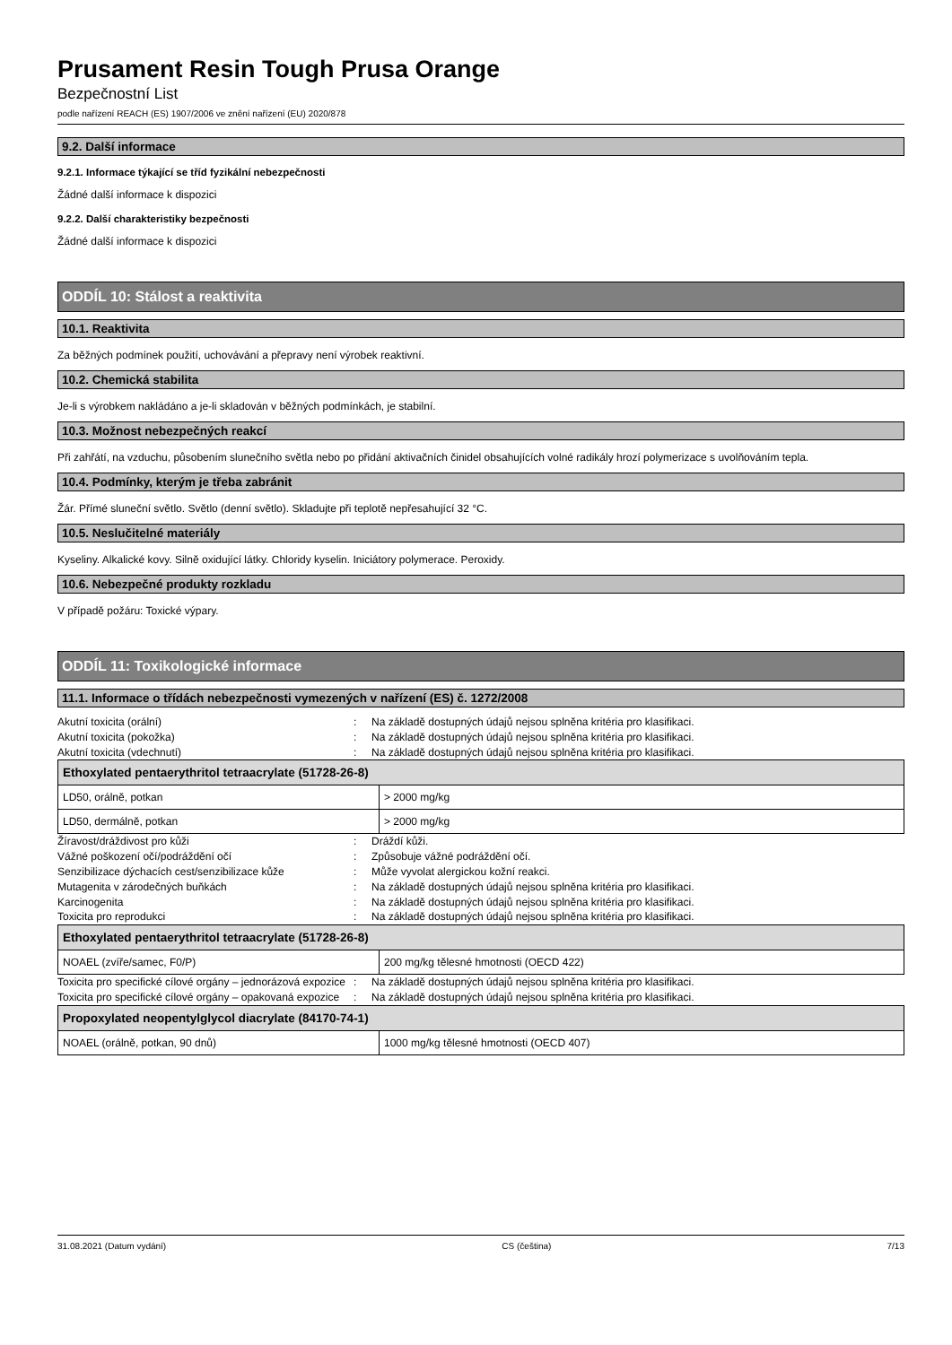Prusament Resin Tough Prusa Orange
Bezpečnostní List
podle nařízení REACH (ES) 1907/2006 ve znění nařízení (EU) 2020/878
9.2. Další informace
9.2.1. Informace týkající se tříd fyzikální nebezpečnosti
Žádné další informace k dispozici
9.2.2. Další charakteristiky bezpečnosti
Žádné další informace k dispozici
ODDÍL 10: Stálost a reaktivita
10.1. Reaktivita
Za běžných podmínek použití, uchovávání a přepravy není výrobek reaktivní.
10.2. Chemická stabilita
Je-li s výrobkem nakládáno a je-li skladován v běžných podmínkách, je stabilní.
10.3. Možnost nebezpečných reakcí
Při zahřátí, na vzduchu, působením slunečního světla nebo po přidání aktivačních činidel obsahujících volné radikály hrozí polymerizace s uvolňováním tepla.
10.4. Podmínky, kterým je třeba zabránit
Žár. Přímé sluneční světlo. Světlo (denní světlo). Skladujte při teplotě nepřesahující 32 °C.
10.5. Neslučitelné materiály
Kyseliny. Alkalické kovy. Silně oxidující látky. Chloridy kyselin. Iniciátory polymerace. Peroxidy.
10.6. Nebezpečné produkty rozkladu
V případě požáru: Toxické výpary.
ODDÍL 11: Toxikologické informace
11.1. Informace o třídách nebezpečnosti vymezených v nařízení (ES) č. 1272/2008
Akutní toxicita (orální): Na základě dostupných údajů nejsou splněna kritéria pro klasifikaci.
Akutní toxicita (pokožka): Na základě dostupných údajů nejsou splněna kritéria pro klasifikaci.
Akutní toxicita (vdechnutí): Na základě dostupných údajů nejsou splněna kritéria pro klasifikaci.
| Ethoxylated pentaerythritol tetraacrylate (51728-26-8) | |
| --- | --- |
| LD50, orálně, potkan | > 2000 mg/kg |
| LD50, dermálně, potkan | > 2000 mg/kg |
Žíravost/dráždivost pro kůži: Dráždí kůži.
Vážné poškození očí/podráždění očí: Způsobuje vážné podráždění očí.
Senzibilizace dýchacích cest/senzibilizace kůže: Může vyvolat alergickou kožní reakci.
Mutagenita v zárodečných buňkách: Na základě dostupných údajů nejsou splněna kritéria pro klasifikaci.
Karcinogenita: Na základě dostupných údajů nejsou splněna kritéria pro klasifikaci.
Toxicita pro reprodukci: Na základě dostupných údajů nejsou splněna kritéria pro klasifikaci.
| Ethoxylated pentaerythritol tetraacrylate (51728-26-8) | |
| --- | --- |
| NOAEL (zvíře/samec, F0/P) | 200 mg/kg tělesné hmotnosti (OECD 422) |
Toxicita pro specifické cílové orgány – jednorázová expozice: Na základě dostupných údajů nejsou splněna kritéria pro klasifikaci.
Toxicita pro specifické cílové orgány – opakovaná expozice: Na základě dostupných údajů nejsou splněna kritéria pro klasifikaci.
| Propoxylated neopentylglycol diacrylate (84170-74-1) | |
| --- | --- |
| NOAEL (orálně, potkan, 90 dnů) | 1000 mg/kg tělesné hmotnosti (OECD 407) |
31.08.2021 (Datum vydání) CS (čeština) 7/13